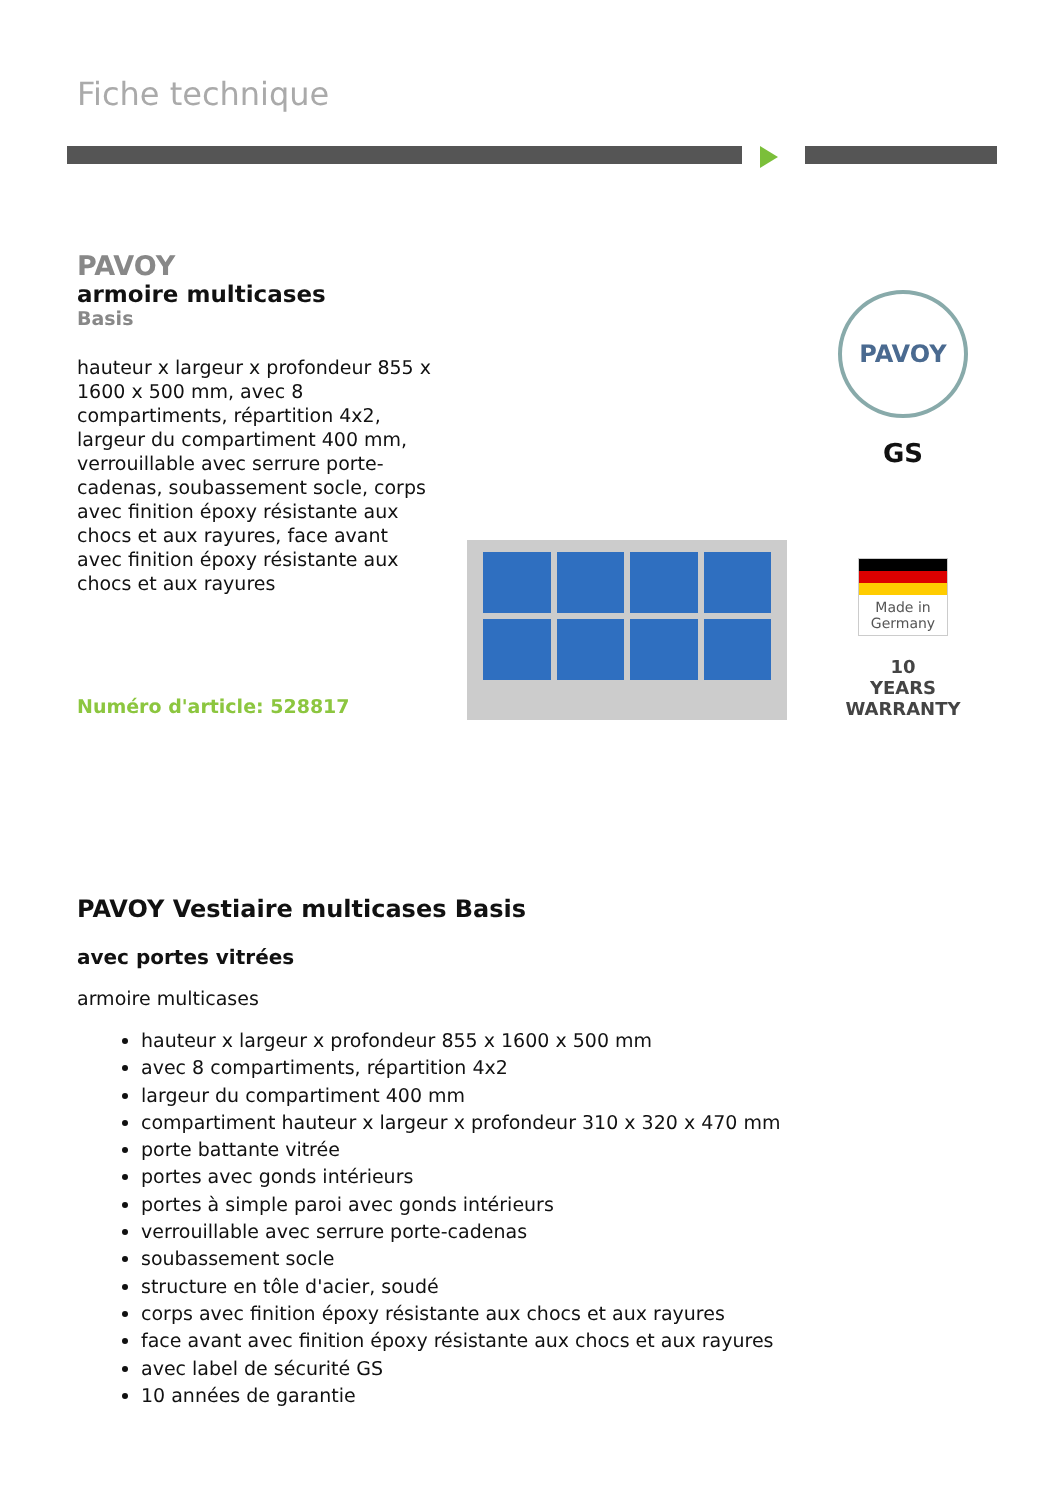Fiche technique
PAVOY
armoire multicases
Basis
hauteur x largeur x profondeur 855 x 1600 x 500 mm, avec 8 compartiments, répartition 4x2, largeur du compartiment 400 mm, verrouillable avec serrure porte-cadenas, soubassement socle, corps avec finition époxy résistante aux chocs et aux rayures, face avant avec finition époxy résistante aux chocs et aux rayures
Numéro d'article: 528817
PAVOY
GS
Made in Germany
10
YEARS
WARRANTY
PAVOY Vestiaire multicases Basis
avec portes vitrées
armoire multicases
hauteur x largeur x profondeur 855 x 1600 x 500 mm
avec 8 compartiments, répartition 4x2
largeur du compartiment 400 mm
compartiment hauteur x largeur x profondeur 310 x 320 x 470 mm
porte battante vitrée
portes avec gonds intérieurs
portes à simple paroi avec gonds intérieurs
verrouillable avec serrure porte-cadenas
soubassement socle
structure en tôle d'acier, soudé
corps avec finition époxy résistante aux chocs et aux rayures
face avant avec finition époxy résistante aux chocs et aux rayures
avec label de sécurité GS
10 années de garantie